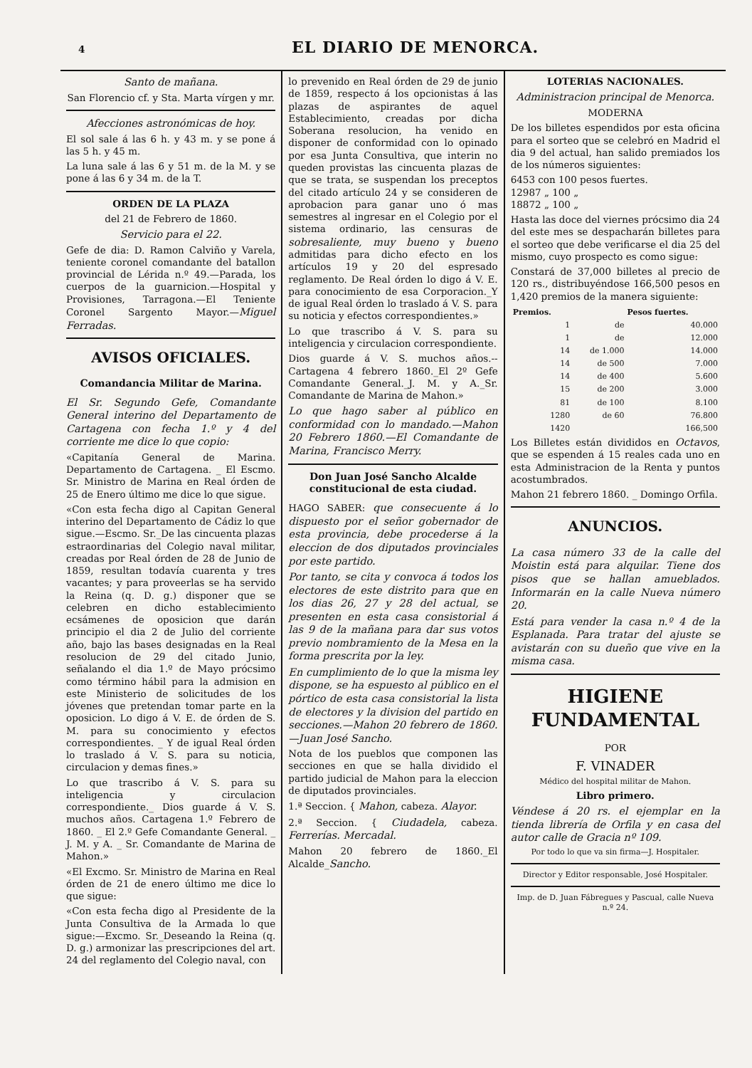4
EL DIARIO DE MENORCA.
Santo de mañana.
San Florencio cf. y Sta. Marta vírgen y mr.
Afecciones astronómicas de hoy.
El sol sale á las 6 h. y 43 m. y se pone á las 5 h. y 45 m.
La luna sale á las 6 y 51 m. de la M. y se pone á las 6 y 34 m. de la T.
ORDEN DE LA PLAZA
del 21 de Febrero de 1860.
Servicio para el 22.
Gefe de dia: D. Ramon Calviño y Varela, teniente coronel comandante del batallon provincial de Lérida n.º 49.—Parada, los cuerpos de la guarnicion.—Hospital y Provisiones, Tarragona.—El Teniente Coronel Sargento Mayor.—Miguel Ferradas.
AVISOS OFICIALES.
Comandancia Militar de Marina.
El Sr. Segundo Gefe, Comandante General interino del Departamento de Cartagena con fecha 1.º y 4 del corriente me dice lo que copio:
«Capitanía General de Marina. Departamento de Cartagena. _ El Escmo. Sr. Ministro de Marina en Real órden de 25 de Enero último me dice lo que sigue.
«Con esta fecha digo al Capitan General interino del Departamento de Cádiz lo que sigue.—Escmo. Sr._De las cincuenta plazas estraordinarias del Colegio naval militar, creadas por Real órden de 28 de Junio de 1859, resultan todavía cuarenta y tres vacantes; y para proveerlas se ha servido la Reina (q. D. g.) disponer que se celebren en dicho establecimiento ecsámenes de oposicion que darán principio el dia 2 de Julio del corriente año, bajo las bases designadas en la Real resolucion de 29 del citado Junio, señalando el dia 1.º de Mayo prócsimo como término hábil para la admision en este Ministerio de solicitudes de los jóvenes que pretendan tomar parte en la oposicion. Lo digo á V. E. de órden de S. M. para su conocimiento y efectos correspondientes. _ Y de igual Real órden lo traslado á V. S. para su noticia, circulacion y demas fines.»
Lo que trascribo á V. S. para su inteligencia y circulacion correspondiente._ Dios guarde á V. S. muchos años. Cartagena 1.º Febrero de 1860. _ El 2.º Gefe Comandante General. _ J. M. y A. _ Sr. Comandante de Marina de Mahon.»
«El Excmo. Sr. Ministro de Marina en Real órden de 21 de enero último me dice lo que sigue:
«Con esta fecha digo al Presidente de la Junta Consultiva de la Armada lo que sigue:—Excmo. Sr._Deseando la Reina (q. D. g.) armonizar las prescripciones del art. 24 del reglamento del Colegio naval, con
lo prevenido en Real órden de 29 de junio de 1859, respecto á los opcionistas á las plazas de aspirantes de aquel Establecimiento, creadas por dicha Soberana resolucion, ha venido en disponer de conformidad con lo opinado por esa Junta Consultiva, que interin no queden provistas las cincuenta plazas de que se trata, se suspendan los preceptos del citado artículo 24 y se consideren de aprobacion para ganar uno ó mas semestres al ingresar en el Colegio por el sistema ordinario, las censuras de sobresaliente, muy bueno y bueno admitidas para dicho efecto en los artículos 19 y 20 del espresado reglamento. De Real órden lo digo á V. E. para conocimiento de esa Corporacion._Y de igual Real órden lo traslado á V. S. para su noticia y efectos correspondientes.»
Lo que trascribo á V. S. para su inteligencia y circulacion correspondiente.
Dios guarde á V. S. muchos años.--Cartagena 4 febrero 1860._El 2º Gefe Comandante General._J. M. y A._Sr. Comandante de Marina de Mahon.»
Lo que hago saber al público en conformidad con lo mandado.—Mahon 20 Febrero 1860.—El Comandante de Marina, Francisco Merry.
Don Juan José Sancho Alcalde constitucional de esta ciudad.
HAGO SABER: que consecuente á lo dispuesto por el señor gobernador de esta provincia, debe procederse á la eleccion de dos diputados provinciales por este partido.
Por tanto, se cita y convoca á todos los electores de este distrito para que en los dias 26, 27 y 28 del actual, se presenten en esta casa consistorial á las 9 de la mañana para dar sus votos previo nombramiento de la Mesa en la forma prescrita por la ley.
En cumplimiento de lo que la misma ley dispone, se ha espuesto al público en el pórtico de esta casa consistorial la lista de electores y la division del partido en secciones.—Mahon 20 febrero de 1860.—Juan José Sancho.
Nota de los pueblos que componen las secciones en que se halla dividido el partido judicial de Mahon para la eleccion de diputados provinciales.
1.ª Seccion. { Mahon, cabeza. Alayor.
2.ª Seccion. { Ciudadela, cabeza. Ferrerías. Mercadal.
Mahon 20 febrero de 1860._El Alcalde_Sancho.
LOTERIAS NACIONALES.
Administracion principal de Menorca.
MODERNA
De los billetes espendidos por esta oficina para el sorteo que se celebró en Madrid el dia 9 del actual, han salido premiados los de los números siguientes:
6453 con 100 pesos fuertes.
12987 „ 100 „
18872 „ 100 „
Hasta las doce del viernes prócsimo dia 24 del este mes se despacharán billetes para el sorteo que debe verificarse el dia 25 del mismo, cuyo prospecto es como sigue:
Constará de 37,000 billetes al precio de 120 rs., distribuyéndose 166,500 pesos en 1,420 premios de la manera siguiente:
| Premios. | | Pesos fuertes. |
| --- | --- | --- |
| 1 | de | 40.000 |
| 1 | de | 12.000 |
| 14 | de 1.000 | 14.000 |
| 14 | de 500 | 7.000 |
| 14 | de 400 | 5.600 |
| 15 | de 200 | 3.000 |
| 81 | de 100 | 8.100 |
| 1280 | de 60 | 76.800 |
| 1420 | | 166,500 |
Los Billetes están divididos en Octavos, que se espenden á 15 reales cada uno en esta Administracion de la Renta y puntos acostumbrados.
Mahon 21 febrero 1860. _ Domingo Orfila.
ANUNCIOS.
La casa número 33 de la calle del Moistin está para alquilar. Tiene dos pisos que se hallan amueblados. Informarán en la calle Nueva número 20.
Está para vender la casa n.º 4 de la Esplanada. Para tratar del ajuste se avistarán con su dueño que vive en la misma casa.
HIGIENE FUNDAMENTAL
POR
F. VINADER
Médico del hospital militar de Mahon.
Libro primero.
Véndese á 20 rs. el ejemplar en la tienda librería de Orfila y en casa del autor calle de Gracia nº 109.
Por todo lo que va sin firma—J. Hospitaler.
Director y Editor responsable, José Hospitaler.
Imp. de D. Juan Fábregues y Pascual, calle Nueva n.º 24.